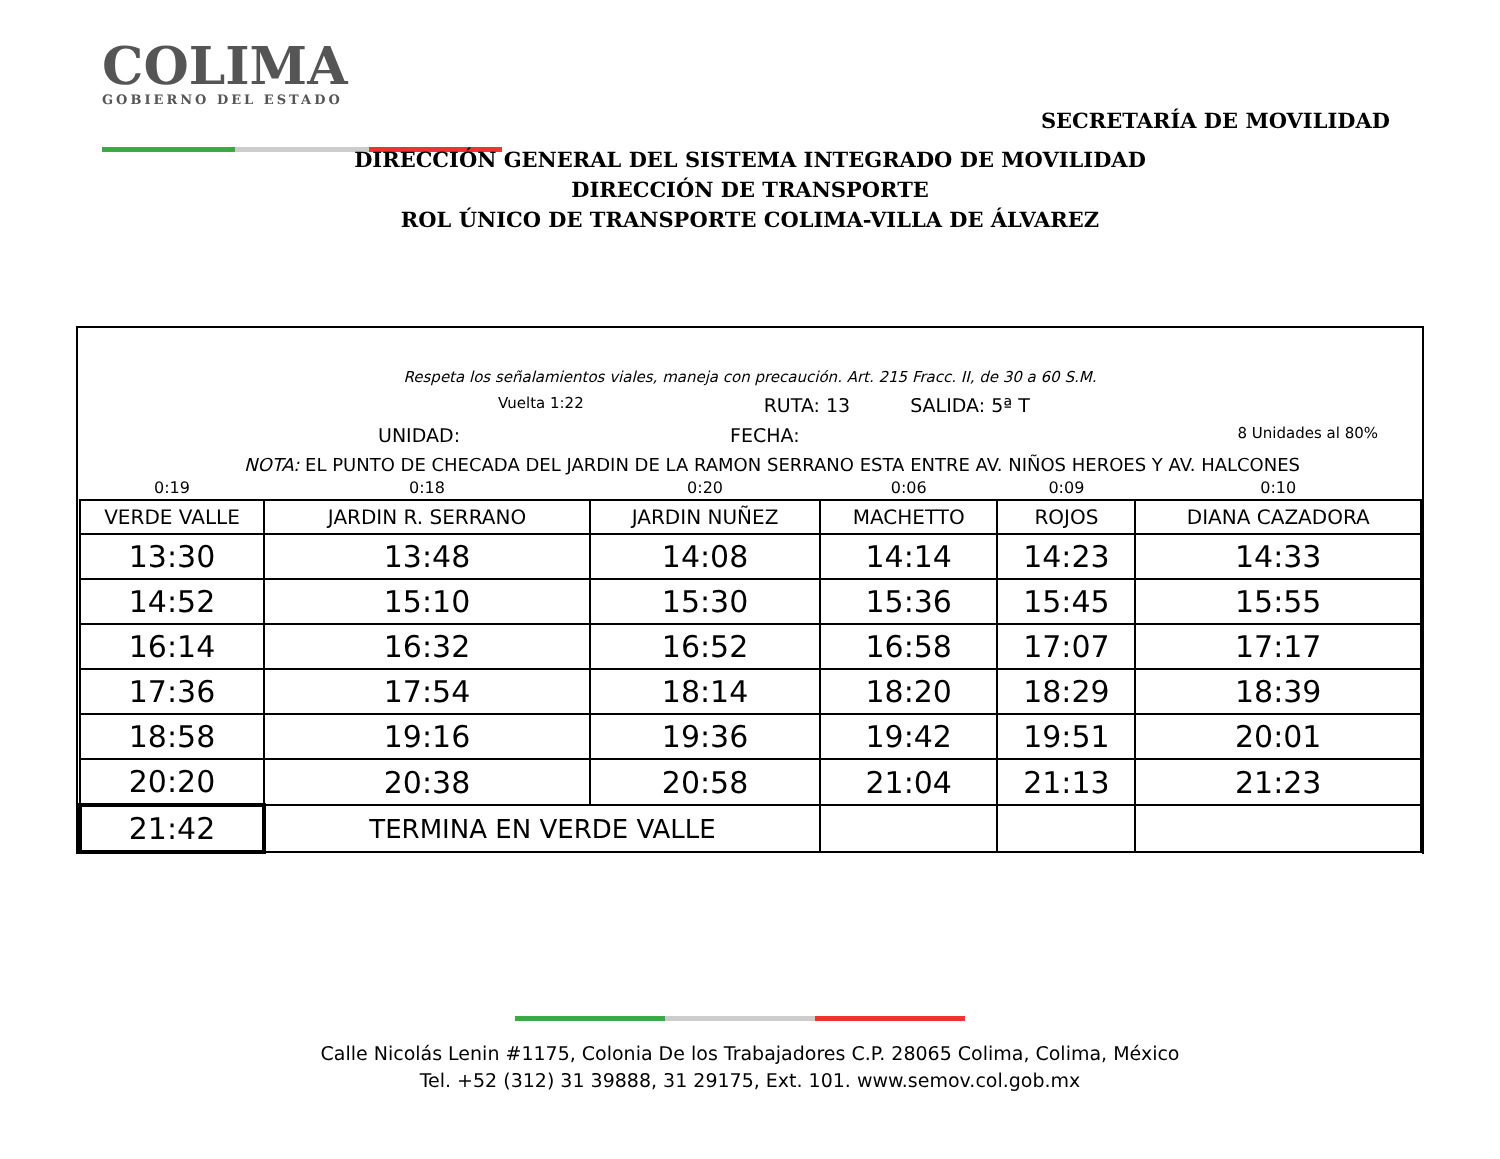COLIMA
GOBIERNO DEL ESTADO
SECRETARÍA DE MOVILIDAD
DIRECCIÓN GENERAL DEL SISTEMA INTEGRADO DE MOVILIDAD
DIRECCIÓN DE TRANSPORTE
ROL ÚNICO DE TRANSPORTE COLIMA-VILLA DE ÁLVAREZ
Respeta los señalamientos viales, maneja con precaución. Art. 215 Fracc. II, de 30 a 60 S.M.
Vuelta 1:22 RUTA: 13 SALIDA: 5ª T
UNIDAD: FECHA: 8 Unidades al 80%
NOTA: EL PUNTO DE CHECADA DEL JARDIN DE LA RAMON SERRANO ESTA ENTRE AV. NIÑOS HEROES Y AV. HALCONES
| 0:19 | 0:18 | 0:20 | 0:06 | 0:09 | 0:10 |
| VERDE VALLE | JARDIN R. SERRANO | JARDIN NUÑEZ | MACHETTO | ROJOS | DIANA CAZADORA |
| 13:30 | 13:48 | 14:08 | 14:14 | 14:23 | 14:33 |
| 14:52 | 15:10 | 15:30 | 15:36 | 15:45 | 15:55 |
| 16:14 | 16:32 | 16:52 | 16:58 | 17:07 | 17:17 |
| 17:36 | 17:54 | 18:14 | 18:20 | 18:29 | 18:39 |
| 18:58 | 19:16 | 19:36 | 19:42 | 19:51 | 20:01 |
| 20:20 | 20:38 | 20:58 | 21:04 | 21:13 | 21:23 |
| 21:42 | TERMINA EN VERDE VALLE | | | | |
Calle Nicolás Lenin #1175, Colonia De los Trabajadores C.P. 28065 Colima, Colima, México
Tel. +52 (312) 31 39888, 31 29175, Ext. 101. www.semov.col.gob.mx